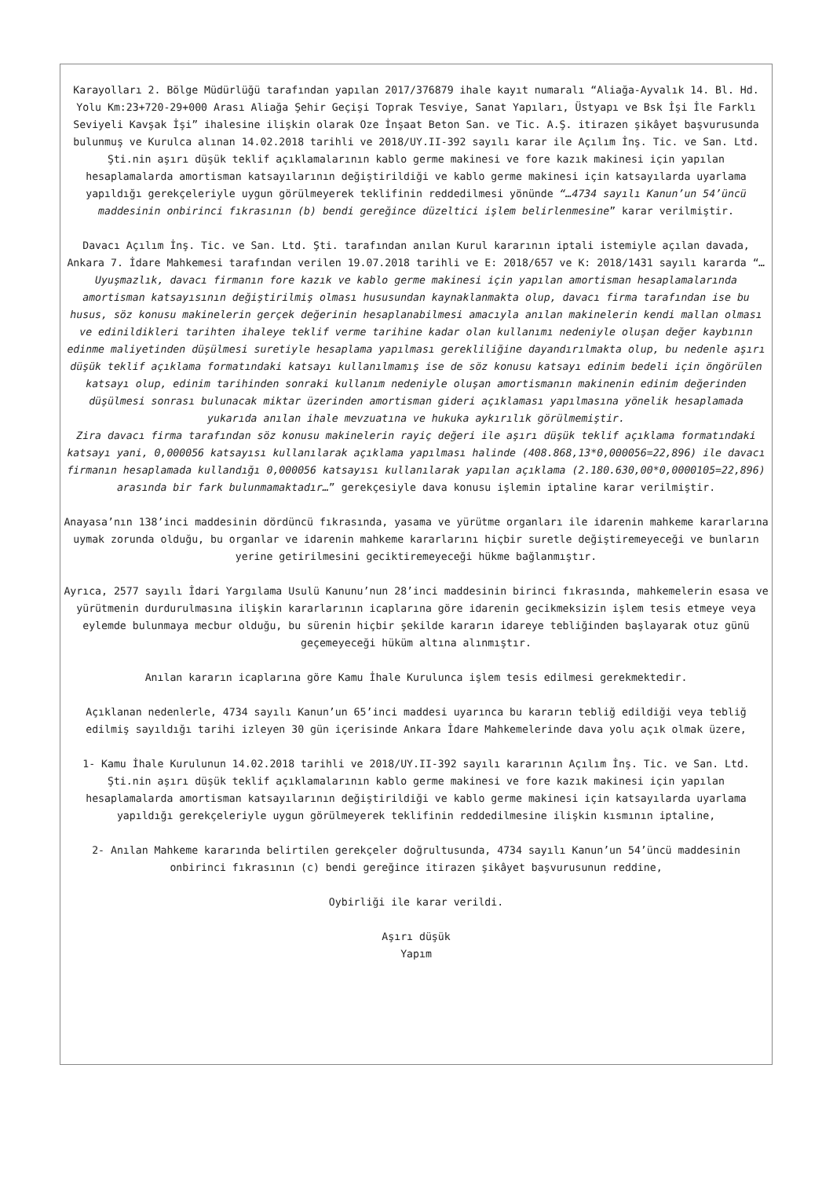Karayolları 2. Bölge Müdürlüğü tarafından yapılan 2017/376879 ihale kayıt numaralı “Aliağa-Ayvalık 14. Bl. Hd. Yolu Km:23+720-29+000 Arası Aliağa Şehir Geçişi Toprak Tesviye, Sanat Yapıları, Üstyapı ve Bsk İşi İle Farklı Seviyeli Kavşak İşi” ihalesine ilişkin olarak Oze İnşaat Beton San. ve Tic. A.Ş. itirazen şikâyet başvurusunda bulunmuş ve Kurulca alınan 14.02.2018 tarihli ve 2018/UY.II-392 sayılı karar ile Açılım İnş. Tic. ve San. Ltd. Şti.nin aşırı düşük teklif açıklamalarının kablo germe makinesi ve fore kazık makinesi için yapılan hesaplamalarda amortisman katsayılarının değiştirildiği ve kablo germe makinesi için katsayılarda uyarlama yapıldığı gerekçeleriyle uygun görülmeyerek teklifinin reddedilmesi yönünde “…4734 sayılı Kanun’un 54’üncü maddesinin onbirinci fıkrasının (b) bendi gereğince düzeltici işlem belirlenmesine” karar verilmiştir.
Davacı Açılım İnş. Tic. ve San. Ltd. Şti. tarafından anılan Kurul kararının iptali istemiyle açılan davada, Ankara 7. İdare Mahkemesi tarafından verilen 19.07.2018 tarihli ve E: 2018/657 ve K: 2018/1431 sayılı kararda “…Uyuşmazlık, davacı firmanın fore kazık ve kablo germe makinesi için yapılan amortisman hesaplamalarında amortisman katsayısının değiştirilmiş olması hususundan kaynaklanmakta olup, davacı firma tarafından ise bu husus, söz konusu makinelerin gerçek değerinin hesaplanabilmesi amacıyla anılan makinelerin kendi mallan olması ve edinildikleri tarihten ihaleye teklif verme tarihine kadar olan kullanımı nedeniyle oluşan değer kaybının edinme maliyetinden düşülmesi suretiyle hesaplama yapılması gerekliliğine dayandırılmakta olup, bu nedenle aşırı düşük teklif açıklama formatındaki katsayı kullanılmamış ise de söz konusu katsayı edinim bedeli için öngörülen katsayı olup, edinim tarihinden sonraki kullanım nedeniyle oluşan amortismanın makinenin edinim değerinden düşülmesi sonrası bulunacak miktar üzerinden amortisman gideri açıklaması yapılmasına yönelik hesaplamada yukarıda anılan ihale mevzuatına ve hukuka aykırılık görülmemiştir.
Zira davacı firma tarafından söz konusu makinelerin rayiç değeri ile aşırı düşük teklif açıklama formatındaki katsayı yani, 0,000056 katsayısı kullanılarak açıklama yapılması halinde (408.868,13*0,000056=22,896) ile davacı firmanın hesaplamada kullandığı 0,000056 katsayısı kullanılarak yapılan açıklama (2.180.630,00*0,0000105=22,896) arasında bir fark bulunmamaktadır…” gerekçesiyle dava konusu işlemin iptaline karar verilmiştir.
Anayasa’nın 138’inci maddesinin dördüncü fıkrasında, yasama ve yürütme organları ile idarenin mahkeme kararlarına uymak zorunda olduğu, bu organlar ve idarenin mahkeme kararlarını hiçbir suretle değiştiremeyeceği ve bunların yerine getirilmesini geciktiremeyeceği hükme bağlanmıştır.
Ayrıca, 2577 sayılı İdari Yargılama Usulü Kanunu’nun 28’inci maddesinin birinci fıkrasında, mahkemelerin esasa ve yürütmenin durdurulmasına ilişkin kararlarının icaplarına göre idarenin gecikmeksizin işlem tesis etmeye veya eylemde bulunmaya mecbur olduğu, bu sürenin hiçbir şekilde kararın idareye tebliğinden başlayarak otuz günü geçemeyeceği hüküm altına alınmıştır.
Anılan kararın icaplarına göre Kamu İhale Kurulunca işlem tesis edilmesi gerekmektedir.
Açıklanan nedenlerle, 4734 sayılı Kanun’un 65’inci maddesi uyarınca bu kararın tebliğ edildiği veya tebliğ edilmiş sayıldığı tarihi izleyen 30 gün içerisinde Ankara İdare Mahkemelerinde dava yolu açık olmak üzere,
1- Kamu İhale Kurulunun 14.02.2018 tarihli ve 2018/UY.II-392 sayılı kararının Açılım İnş. Tic. ve San. Ltd. Şti.nin aşırı düşük teklif açıklamalarının kablo germe makinesi ve fore kazık makinesi için yapılan hesaplamalarda amortisman katsayılarının değiştirildiği ve kablo germe makinesi için katsayılarda uyarlama yapıldığı gerekçeleriyle uygun görülmeyerek teklifinin reddedilmesine ilişkin kısmının iptaline,
2- Anılan Mahkeme kararında belirtilen gerekçeler doğrultusunda, 4734 sayılı Kanun’un 54’üncü maddesinin onbirinci fıkrasının (c) bendi gereğince itirazen şikâyet başvurusunun reddine,
Oybirliği ile karar verildi.
Aşırı düşük
Yapım